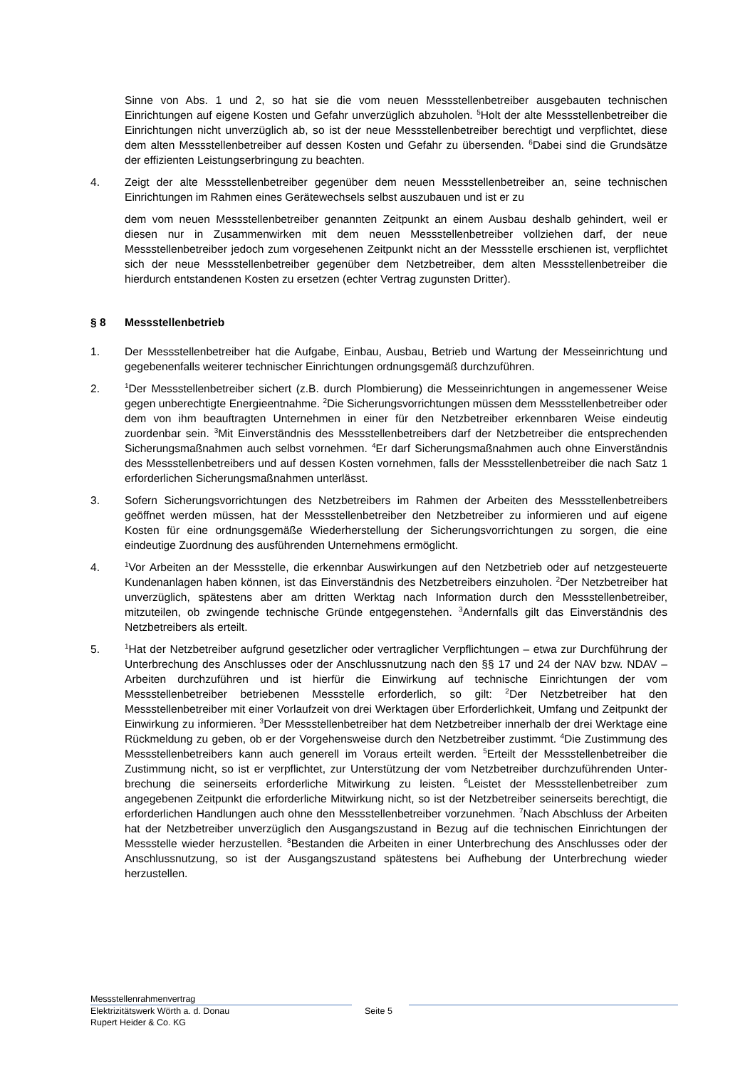Sinne von Abs. 1 und 2, so hat sie die vom neuen Messstellenbetreiber ausgebauten techni­schen Einrichtungen auf eigene Kosten und Gefahr unverzüglich abzuholen. <sup>5</sup>Holt der alte Messstellenbetreiber die Einrichtungen nicht unverzüglich ab, so ist der neue Messstellenbetrei­ber berechtigt und verpflichtet, diese dem alten Messstellenbetreiber auf dessen Kosten und Gefahr zu übersenden. <sup>6</sup>Dabei sind die Grundsätze der effizienten Leistungserbringung zu be­achten.
4. Zeigt der alte Messstellenbetreiber gegenüber dem neuen Messstellenbetreiber an, seine tech­nischen Einrichtungen im Rahmen eines Gerätewechsels selbst auszubauen und ist er zu
dem vom neuen Messstellenbetreiber genannten Zeitpunkt an einem Ausbau deshalb gehindert, weil er diesen nur in Zusammenwirken mit dem neuen Messstellenbetreiber vollziehen darf, der neue Messstellenbetreiber jedoch zum vorgesehenen Zeitpunkt nicht an der Messstelle er­schienen ist, verpflichtet sich der neue Messstellenbetreiber gegenüber dem Netzbetreiber, dem alten Messstellenbetreiber die hierdurch entstandenen Kosten zu ersetzen (echter Vertrag zu­gunsten Dritter).
§ 8 Messstellenbetrieb
1. Der Messstellenbetreiber hat die Aufgabe, Einbau, Ausbau, Betrieb und Wartung der Messein­richtung und gegebenenfalls weiterer technischer Einrichtungen ordnungsgemäß durchzufüh­ren.
2.
<sup>1</sup> Der Messstellenbetreiber sichert (z.B. durch Plombierung) die Messeinrichtungen in angemes­sener Weise gegen unberechtigte Energieentnahme. <sup>2</sup>Die Sicherungsvorrichtungen müssen dem Messstellenbetreiber oder dem von ihm beauftragten Unternehmen in einer für den Netz­betreiber erkennbaren Weise eindeutig zuordenbar sein. <sup>3</sup>Mit Einverständnis des Messstellen­betreibers darf der Netzbetreiber die entsprechenden Sicherungsmaßnahmen auch selbst vor­nehmen. <sup>4</sup>Er darf Sicherungsmaßnahmen auch ohne Einverständnis des Messstellenbetreibers und auf dessen Kosten vornehmen, falls der Messstellenbetreiber die nach Satz 1 erforderlichen Sicherungsmaßnahmen unterlässt.
3. Sofern Sicherungsvorrichtungen des Netzbetreibers im Rahmen der Arbeiten des Messstellen­betreibers geöffnet werden müssen, hat der Messstellenbetreiber den Netzbetreiber zu informie­ren und auf eigene Kosten für eine ordnungsgemäße Wiederherstellung der Sicherungsvorrich­tungen zu sorgen, die eine eindeutige Zuordnung des ausführenden Unternehmens ermöglicht.
4.
<sup>1</sup> Vor Arbeiten an der Messstelle, die erkennbar Auswirkungen auf den Netzbetrieb oder auf netzgesteuerte Kundenanlagen haben können, ist das Einverständnis des Netzbetreibers ein­zuholen. <sup>2</sup>Der Netzbetreiber hat unverzüglich, spätestens aber am dritten Werktag nach Infor­mation durch den Messstellenbetreiber, mitzuteilen, ob zwingende technische Gründe entge­genstehen. <sup>3</sup>Andernfalls gilt das Einverständnis des Netzbetreibers als erteilt.
5.
<sup>1</sup> Hat der Netzbetreiber aufgrund gesetzlicher oder vertraglicher Verpflichtungen – etwa zur Durchführung der Unterbrechung des Anschlusses oder der Anschlussnutzung nach den §§ 17 und 24 der NAV bzw. NDAV – Arbeiten durchzuführen und ist hierfür die Einwirkung auf techni­sche Einrichtungen der vom Messstellenbetreiber betriebenen Messstelle erforderlich, so gilt: <sup>2</sup>Der Netzbetreiber hat den Messstellenbetreiber mit einer Vorlaufzeit von drei Werktagen über Erforderlichkeit, Umfang und Zeitpunkt der Einwirkung zu informieren. <sup>3</sup>Der Messstellenbetreiber hat dem Netzbetreiber innerhalb der drei Werktage eine Rückmeldung zu geben, ob er der Vor­gehensweise durch den Netzbetreiber zustimmt. <sup>4</sup>Die Zustimmung des Messstellenbetreibers kann auch generell im Voraus erteilt werden. <sup>5</sup>Erteilt der Messstellenbetreiber die Zustimmung nicht, so ist er verpflichtet, zur Unterstützung der vom Netzbetreiber durchzuführenden Unter­brechung die seinerseits erforderliche Mitwirkung zu leisten. <sup>6</sup>Leistet der Messstellenbetreiber zum angegebenen Zeitpunkt die erforderliche Mitwirkung nicht, so ist der Netzbetreiber seiner­seits berechtigt, die erforderlichen Handlungen auch ohne den Messstellenbetreiber vorzuneh­men. <sup>7</sup>Nach Abschluss der Arbeiten hat der Netzbetreiber unverzüglich den Ausgangszustand in Bezug auf die technischen Einrichtungen der Messstelle wieder herzustellen. <sup>8</sup>Bestanden die Arbeiten in einer Unterbrechung des Anschlusses oder der Anschlussnutzung, so ist der Aus­gangszustand spätestens bei Aufhebung der Unterbrechung wieder herzustellen.
Messstellenrahmenvertrag
Elektrizitätswerk Wörth a. d. Donau Seite 5
Rupert Heider & Co. KG